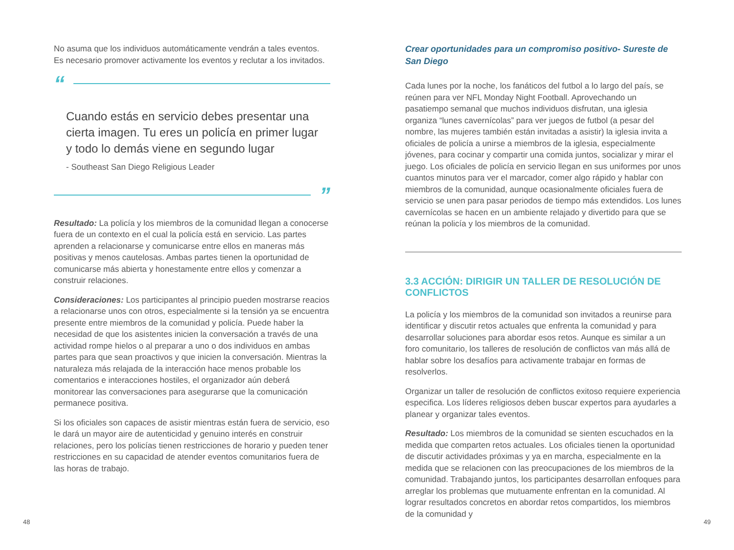No asuma que los individuos automáticamente vendrán a tales eventos. Es necesario promover activamente los eventos y reclutar a los invitados.
“
Cuando estás en servicio debes presentar una cierta imagen. Tu eres un policía en primer lugar y todo lo demás viene en segundo lugar
- Southeast San Diego Religious Leader
”
Resultado: La policía y los miembros de la comunidad llegan a conocerse fuera de un contexto en el cual la policía está en servicio. Las partes aprenden a relacionarse y comunicarse entre ellos en maneras más positivas y menos cautelosas. Ambas partes tienen la oportunidad de comunicarse más abierta y honestamente entre ellos y comenzar a construir relaciones.
Consideraciones: Los participantes al principio pueden mostrarse reacios a relacionarse unos con otros, especialmente si la tensión ya se encuentra presente entre miembros de la comunidad y policía. Puede haber la necesidad de que los asistentes inicien la conversación a través de una actividad rompe hielos o al preparar a uno o dos individuos en ambas partes para que sean proactivos y que inicien la conversación. Mientras la naturaleza más relajada de la interacción hace menos probable los comentarios e interacciones hostiles, el organizador aún deberá monitorear las conversaciones para asegurarse que la comunicación permanece positiva.
Si los oficiales son capaces de asistir mientras están fuera de servicio, eso le dará un mayor aire de autenticidad y genuino interés en construir relaciones, pero los policías tienen restricciones de horario y pueden tener restricciones en su capacidad de atender eventos comunitarios fuera de las horas de trabajo.
Crear oportunidades para un compromiso positivo- Sureste de San Diego
Cada lunes por la noche, los fanáticos del futbol a lo largo del país, se reúnen para ver NFL Monday Night Football. Aprovechando un pasatiempo semanal que muchos individuos disfrutan, una iglesia organiza “lunes cavernícolas” para ver juegos de futbol (a pesar del nombre, las mujeres también están invitadas a asistir) la iglesia invita a oficiales de policía a unirse a miembros de la iglesia, especialmente jóvenes, para cocinar y compartir una comida juntos, socializar y mirar el juego. Los oficiales de policía en servicio llegan en sus uniformes por unos cuantos minutos para ver el marcador, comer algo rápido y hablar con miembros de la comunidad, aunque ocasionalmente oficiales fuera de servicio se unen para pasar periodos de tiempo más extendidos. Los lunes cavernícolas se hacen en un ambiente relajado y divertido para que se reúnan la policía y los miembros de la comunidad.
3.3 ACCIÓN: DIRIGIR UN TALLER DE RESOLUCIÓN DE CONFLICTOS
La policía y los miembros de la comunidad son invitados a reunirse para identificar y discutir retos actuales que enfrenta la comunidad y para desarrollar soluciones para abordar esos retos. Aunque es similar a un foro comunitario, los talleres de resolución de conflictos van más allá de hablar sobre los desafíos para activamente trabajar en formas de resolverlos.
Organizar un taller de resolución de conflictos exitoso requiere experiencia especifica. Los líderes religiosos deben buscar expertos para ayudarles a planear y organizar tales eventos.
Resultado: Los miembros de la comunidad se sienten escuchados en la medida que comparten retos actuales. Los oficiales tienen la oportunidad de discutir actividades próximas y ya en marcha, especialmente en la medida que se relacionen con las preocupaciones de los miembros de la comunidad. Trabajando juntos, los participantes desarrollan enfoques para arreglar los problemas que mutuamente enfrentan en la comunidad. Al lograr resultados concretos en abordar retos compartidos, los miembros de la comunidad y
48 49